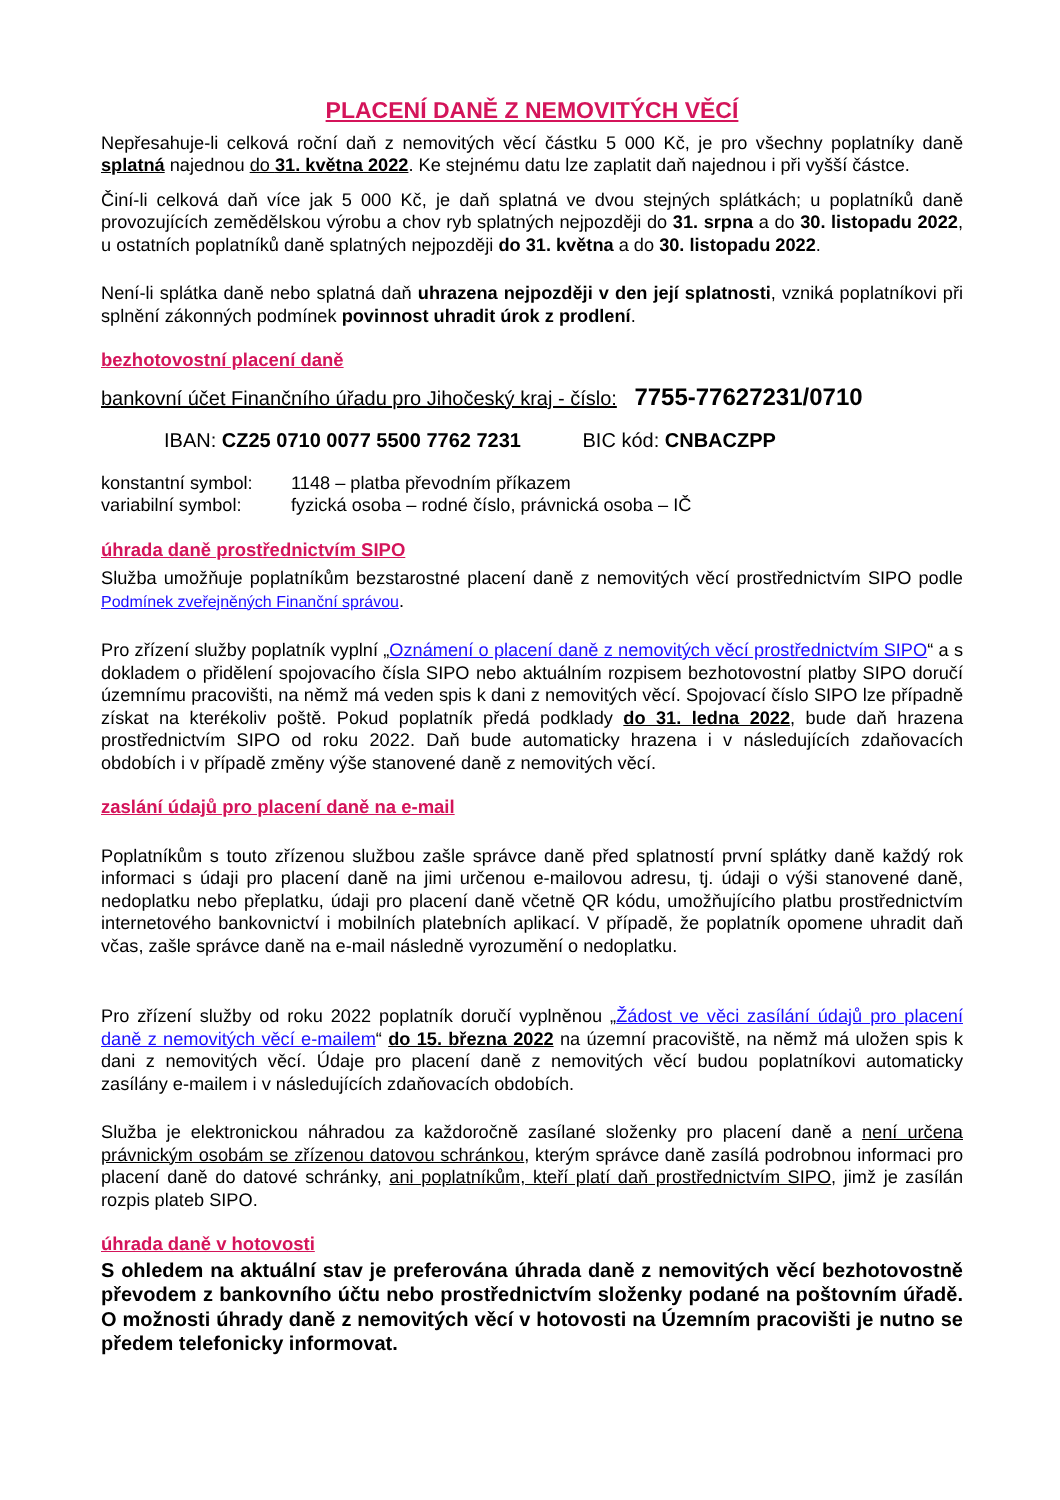PLACENÍ DANĚ Z NEMOVITÝCH VĚCÍ
Nepřesahuje-li celková roční daň z nemovitých věcí částku 5 000 Kč, je pro všechny poplatníky daně splatná najednou do 31. května 2022. Ke stejnému datu lze zaplatit daň najednou i při vyšší částce.
Činí-li celková daň více jak 5 000 Kč, je daň splatná ve dvou stejných splátkách; u poplatníků daně provozujících zemědělskou výrobu a chov ryb splatných nejpozději do 31. srpna a do 30. listopadu 2022, u ostatních poplatníků daně splatných nejpozději do 31. května a do 30. listopadu 2022.
Není-li splátka daně nebo splatná daň uhrazena nejpozději v den její splatnosti, vzniká poplatníkovi při splnění zákonných podmínek povinnost uhradit úrok z prodlení.
bezhotovostní placení daně
bankovní účet Finančního úřadu pro Jihočeský kraj - číslo: 7755-77627231/0710
IBAN: CZ25 0710 0077 5500 7762 7231 BIC kód: CNBACZPP
| konstantní symbol: | 1148 – platba převodním příkazem |
| variabilní symbol: | fyzická osoba – rodné číslo, právnická osoba – IČ |
úhrada daně prostřednictvím SIPO
Služba umožňuje poplatníkům bezstarostné placení daně z nemovitých věcí prostřednictvím SIPO podle Podmínek zveřejněných Finanční správou.
Pro zřízení služby poplatník vyplní „Oznámení o placení daně z nemovitých věcí prostřednictvím SIPO“ a s dokladem o přidělení spojovacího čísla SIPO nebo aktuálním rozpisem bezhotovostní platby SIPO doručí územnímu pracovišti, na němž má veden spis k dani z nemovitých věcí. Spojovací číslo SIPO lze případně získat na kterékoliv poště. Pokud poplatník předá podklady do 31. ledna 2022, bude daň hrazena prostřednictvím SIPO od roku 2022. Daň bude automaticky hrazena i v následujících zdaňovacích obdobích i v případě změny výše stanovené daně z nemovitých věcí.
zaslání údajů pro placení daně na e-mail
Poplatníkům s touto zřízenou službou zašle správce daně před splatností první splátky daně každý rok informaci s údaji pro placení daně na jimi určenou e-mailovou adresu, tj. údaji o výši stanovené daně, nedoplatku nebo přeplatku, údaji pro placení daně včetně QR kódu, umožňujícího platbu prostřednictvím internetového bankovnictví i mobilních platebních aplikací. V případě, že poplatník opomene uhradit daň včas, zašle správce daně na e-mail následně vyrozumění o nedoplatku.
Pro zřízení služby od roku 2022 poplatník doručí vyplněnou „Žádost ve věci zasílání údajů pro placení daně z nemovitých věcí e-mailem“ do 15. března 2022 na územní pracoviště, na němž má uložen spis k dani z nemovitých věcí. Údaje pro placení daně z nemovitých věcí budou poplatníkovi automaticky zasílány e-mailem i v následujících zdaňovacích obdobích.
Služba je elektronickou náhradou za každoročně zasílané složenky pro placení daně a není určena právnickým osobám se zřízenou datovou schránkou, kterým správce daně zasílá podrobnou informaci pro placení daně do datové schránky, ani poplatníkům, kteří platí daň prostřednictvím SIPO, jimž je zasílán rozpis plateb SIPO.
úhrada daně v hotovosti
S ohledem na aktuální stav je preferována úhrada daně z nemovitých věcí bezhotovostně převodem z bankovního účtu nebo prostřednictvím složenky podané na poštovním úřadě. O možnosti úhrady daně z nemovitých věcí v hotovosti na Územním pracovišti je nutno se předem telefonicky informovat.